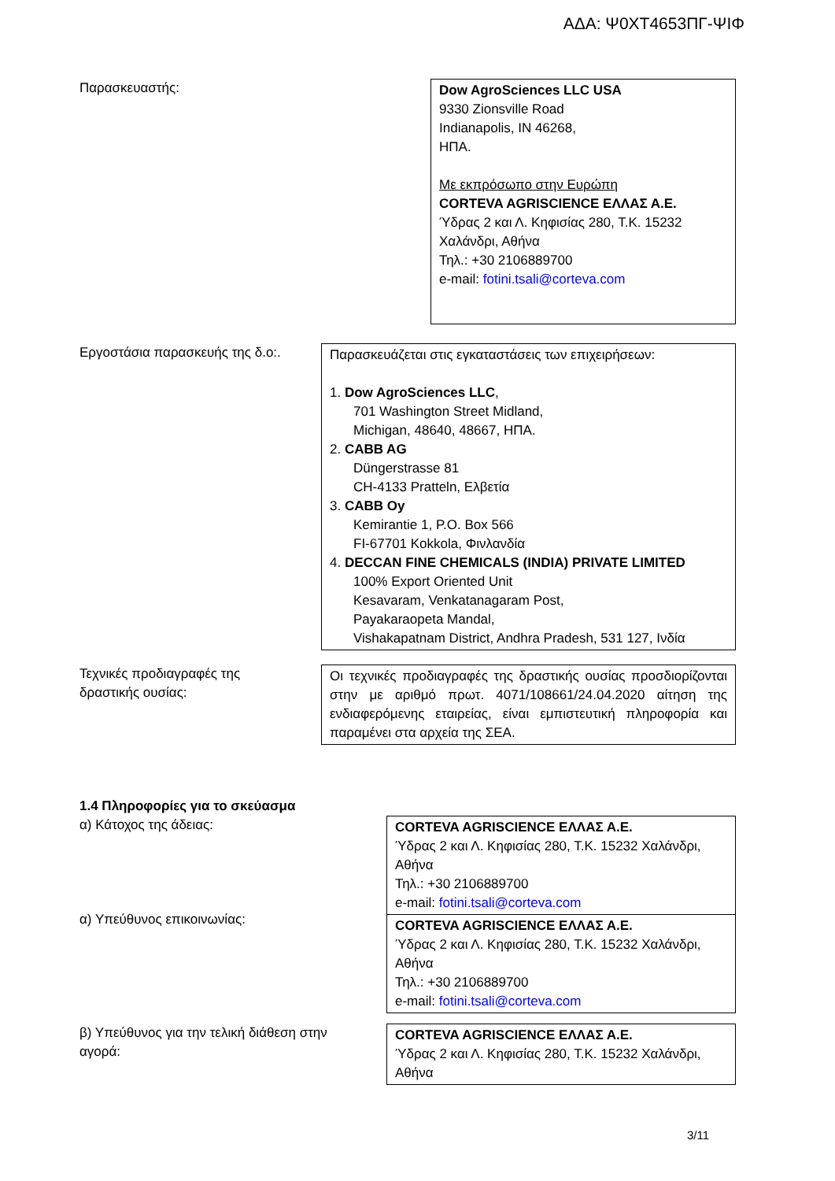ΑΔΑ: Ψ0ΧΤ4653ΠΓ-ΨΙΦ
Παρασκευαστής:
Dow AgroSciences LLC USA
9330 Zionsville Road
Indianapolis, IN 46268,
ΗΠΑ.
Με εκπρόσωπο στην Ευρώπη
CORTEVA AGRISCIENCE ΕΛΛΑΣ Α.Ε.
Ύδρας 2 και Λ. Κηφισίας 280, Τ.Κ. 15232
Χαλάνδρι, Αθήνα
Τηλ.: +30 2106889700
e-mail: fotini.tsali@corteva.com
Εργοστάσια παρασκευής της δ.ο:.
Παρασκευάζεται στις εγκαταστάσεις των επιχειρήσεων:
1. Dow AgroSciences LLC,
701 Washington Street Midland,
Michigan, 48640, 48667, ΗΠΑ.
2. CABB AG
Düngerstrasse 81
CH-4133 Pratteln, Ελβετία
3. CABB Oy
Kemirantie 1, P.O. Box 566
FI-67701 Kokkola, Φινλανδία
4. DECCAN FINE CHEMICALS (INDIA) PRIVATE LIMITED
100% Export Oriented Unit
Kesavaram, Venkatanagaram Post,
Payakaraopeta Mandal,
Vishakapatnam District, Andhra Pradesh, 531 127, Ινδία
Τεχνικές προδιαγραφές της
δραστικής ουσίας:
Οι τεχνικές προδιαγραφές της δραστικής ουσίας προσδιορίζονται στην με αριθμό πρωτ. 4071/108661/24.04.2020 αίτηση της ενδιαφερόμενης εταιρείας, είναι εμπιστευτική πληροφορία και παραμένει στα αρχεία της ΣΕΑ.
1.4 Πληροφορίες για το σκεύασμα
α) Κάτοχος της άδειας:
α) Υπεύθυνος επικοινωνίας:
CORTEVA AGRISCIENCE ΕΛΛΑΣ Α.Ε.
Ύδρας 2 και Λ. Κηφισίας 280, Τ.Κ. 15232 Χαλάνδρι, Αθήνα
Τηλ.: +30 2106889700
e-mail: fotini.tsali@corteva.com
CORTEVA AGRISCIENCE ΕΛΛΑΣ Α.Ε.
Ύδρας 2 και Λ. Κηφισίας 280, Τ.Κ. 15232 Χαλάνδρι, Αθήνα
Τηλ.: +30 2106889700
e-mail: fotini.tsali@corteva.com
β) Υπεύθυνος για την τελική διάθεση στην
αγορά:
CORTEVA AGRISCIENCE ΕΛΛΑΣ Α.Ε.
Ύδρας 2 και Λ. Κηφισίας 280, Τ.Κ. 15232 Χαλάνδρι, Αθήνα
3/11